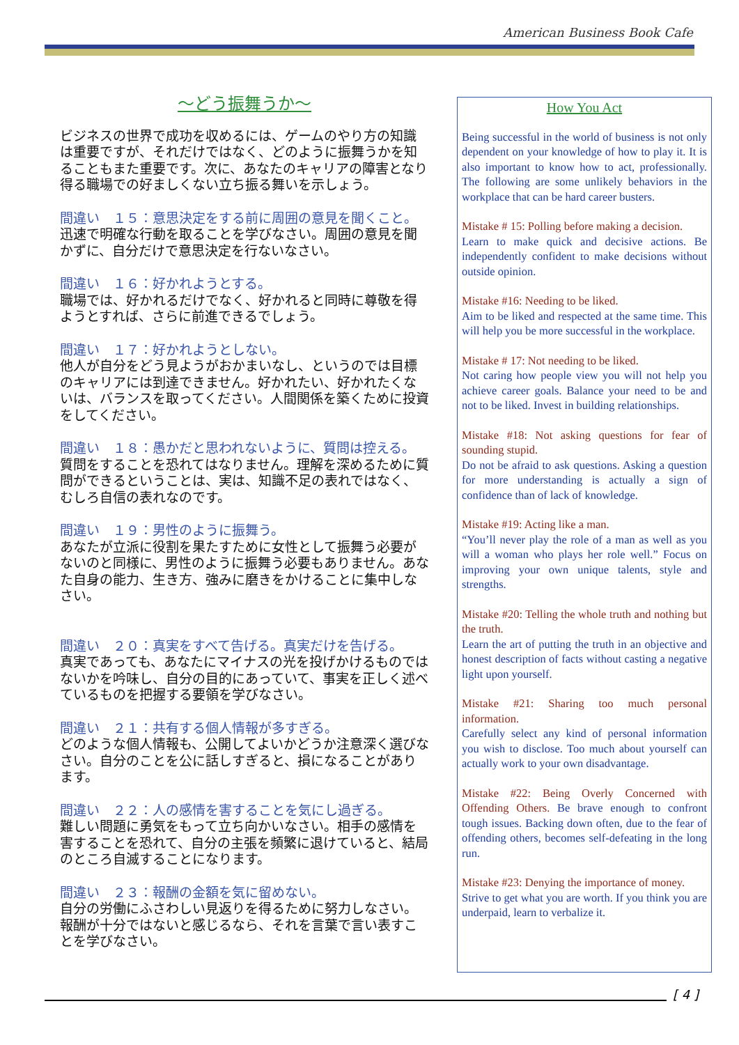American Business Book Cafe
～どう振舞うか～
ビジネスの世界で成功を収めるには、ゲームのやり方の知識は重要ですが、それだけではなく、どのように振舞うかを知ることもまた重要です。次に、あなたのキャリアの障害となり得る職場での好ましくない立ち振る舞いを示しょう。
間違い　１５：意思決定をする前に周囲の意見を聞くこと。
迅速で明確な行動を取ることを学びなさい。周囲の意見を聞かずに、自分だけで意思決定を行ないなさい。
間違い　１６：好かれようとする。
職場では、好かれるだけでなく、好かれると同時に尊敬を得ようとすれば、さらに前進できるでしょう。
間違い　１７：好かれようとしない。
他人が自分をどう見ようがおかまいなし、というのでは目標のキャリアには到達できません。好かれたい、好かれたくないは、バランスを取ってください。人間関係を築くために投資をしてください。
間違い　１８：愚かだと思われないように、質問は控える。
質問をすることを恐れてはなりません。理解を深めるために質問ができるということは、実は、知識不足の表れではなく、むしろ自信の表れなのです。
間違い　１９：男性のように振舞う。
あなたが立派に役割を果たすために女性として振舞う必要がないのと同様に、男性のように振舞う必要もありません。あなた自身の能力、生き方、強みに磨きをかけることに集中しなさい。
間違い　２０：真実をすべて告げる。真実だけを告げる。
真実であっても、あなたにマイナスの光を投げかけるものではないかを吟味し、自分の目的にあっていて、事実を正しく述べているものを把握する要領を学びなさい。
間違い　２１：共有する個人情報が多すぎる。
どのような個人情報も、公開してよいかどうか注意深く選びなさい。自分のことを公に話しすぎると、損になることがあります。
間違い　２２：人の感情を害することを気にし過ぎる。
難しい問題に勇気をもって立ち向かいなさい。相手の感情を害することを恐れて、自分の主張を頻繁に退けていると、結局のところ自滅することになります。
間違い　２３：報酬の金額を気に留めない。
自分の労働にふさわしい見返りを得るために努力しなさい。報酬が十分ではないと感じるなら、それを言葉で言い表すことを学びなさい。
How You Act
Being successful in the world of business is not only dependent on your knowledge of how to play it. It is also important to know how to act, professionally. The following are some unlikely behaviors in the workplace that can be hard career busters.
Mistake # 15: Polling before making a decision.
Learn to make quick and decisive actions. Be independently confident to make decisions without outside opinion.
Mistake #16: Needing to be liked.
Aim to be liked and respected at the same time. This will help you be more successful in the workplace.
Mistake # 17: Not needing to be liked.
Not caring how people view you will not help you achieve career goals. Balance your need to be and not to be liked. Invest in building relationships.
Mistake #18: Not asking questions for fear of sounding stupid.
Do not be afraid to ask questions. Asking a question for more understanding is actually a sign of confidence than of lack of knowledge.
Mistake #19: Acting like a man.
“You’ll never play the role of a man as well as you will a woman who plays her role well.” Focus on improving your own unique talents, style and strengths.
Mistake #20: Telling the whole truth and nothing but the truth.
Learn the art of putting the truth in an objective and honest description of facts without casting a negative light upon yourself.
Mistake #21: Sharing too much personal information.
Carefully select any kind of personal information you wish to disclose. Too much about yourself can actually work to your own disadvantage.
Mistake #22: Being Overly Concerned with Offending Others. Be brave enough to confront tough issues. Backing down often, due to the fear of offending others, becomes self-defeating in the long run.
Mistake #23: Denying the importance of money.
Strive to get what you are worth. If you think you are underpaid, learn to verbalize it.
[ 4 ]